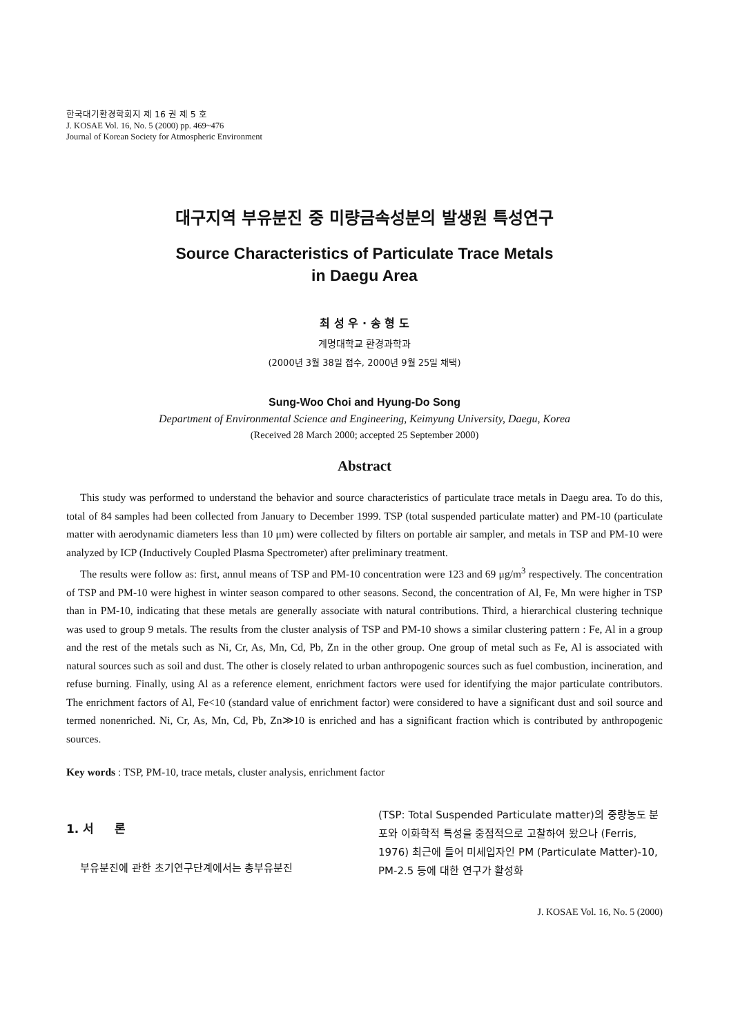한국대기환경학회지 제 16 권 제 5 호
J. KOSAE Vol. 16, No. 5 (2000) pp. 469~476
Journal of Korean Society for Atmospheric Environment
대구지역 부유분진 중 미량금속성분의 발생원 특성연구
Source Characteristics of Particulate Trace Metals
in Daegu Area
최 성 우 · 송 형 도
계명대학교 환경과학과
(2000년 3월 38일 접수, 2000년 9월 25일 채택)
Sung-Woo Choi and Hyung-Do Song
Department of Environmental Science and Engineering, Keimyung University, Daegu, Korea
(Received 28 March 2000; accepted 25 September 2000)
Abstract
This study was performed to understand the behavior and source characteristics of particulate trace metals in Daegu area. To do this, total of 84 samples had been collected from January to December 1999. TSP (total suspended particulate matter) and PM-10 (particulate matter with aerodynamic diameters less than 10 μm) were collected by filters on portable air sampler, and metals in TSP and PM-10 were analyzed by ICP (Inductively Coupled Plasma Spectrometer) after preliminary treatment.
The results were follow as: first, annul means of TSP and PM-10 concentration were 123 and 69 μg/m<sup>3</sup> respectively. The concentration of TSP and PM-10 were highest in winter season compared to other seasons. Second, the concentration of Al, Fe, Mn were higher in TSP than in PM-10, indicating that these metals are generally associate with natural contributions. Third, a hierarchical clustering technique was used to group 9 metals. The results from the cluster analysis of TSP and PM-10 shows a similar clustering pattern : Fe, Al in a group and the rest of the metals such as Ni, Cr, As, Mn, Cd, Pb, Zn in the other group. One group of metal such as Fe, Al is associated with natural sources such as soil and dust. The other is closely related to urban anthropogenic sources such as fuel combustion, incineration, and refuse burning. Finally, using Al as a reference element, enrichment factors were used for identifying the major particulate contributors. The enrichment factors of Al, Fe<10 (standard value of enrichment factor) were considered to have a significant dust and soil source and termed nonenriched. Ni, Cr, As, Mn, Cd, Pb, Zn≫10 is enriched and has a significant fraction which is contributed by anthropogenic sources.
Key words : TSP, PM-10, trace metals, cluster analysis, enrichment factor
1. 서 론
부유분진에 관한 초기연구단계에서는 총부유분진
(TSP: Total Suspended Particulate matter)의 중량농도 분포와 이화학적 특성을 중점적으로 고찰하여 왔으나 (Ferris, 1976) 최근에 들어 미세입자인 PM (Particulate Matter)-10, PM-2.5 등에 대한 연구가 활성화
J. KOSAE Vol. 16, No. 5 (2000)